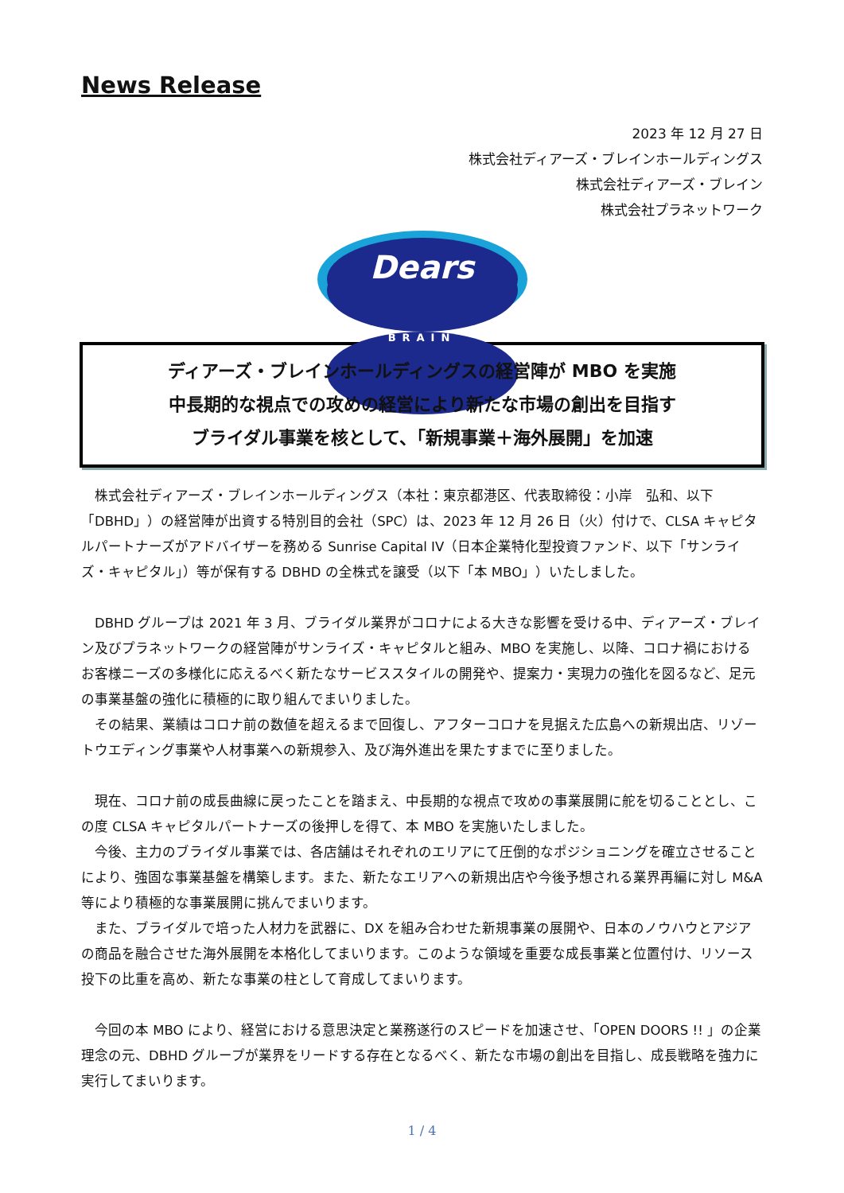News Release
2023 年 12 月 27 日
株式会社ディアーズ・ブレインホールディングス
株式会社ディアーズ・ブレイン
株式会社プラネットワーク
Dears
BRAIN
ディアーズ・ブレインホールディングスの経営陣が MBO を実施
中長期的な視点での攻めの経営により新たな市場の創出を目指す
ブライダル事業を核として、「新規事業＋海外展開」を加速
　株式会社ディアーズ・ブレインホールディングス（本社：東京都港区、代表取締役：小岸　弘和、以下「DBHD」）の経営陣が出資する特別目的会社（SPC）は、2023 年 12 月 26 日（火）付けで、CLSA キャピタルパートナーズがアドバイザーを務める Sunrise Capital IV（日本企業特化型投資ファンド、以下「サンライズ・キャピタル」）等が保有する DBHD の全株式を譲受（以下「本 MBO」）いたしました。
　DBHD グループは 2021 年 3 月、ブライダル業界がコロナによる大きな影響を受ける中、ディアーズ・ブレイン及びプラネットワークの経営陣がサンライズ・キャピタルと組み、MBO を実施し、以降、コロナ禍におけるお客様ニーズの多様化に応えるべく新たなサービススタイルの開発や、提案力・実現力の強化を図るなど、足元の事業基盤の強化に積極的に取り組んでまいりました。
　その結果、業績はコロナ前の数値を超えるまで回復し、アフターコロナを見据えた広島への新規出店、リゾートウエディング事業や人材事業への新規参入、及び海外進出を果たすまでに至りました。
　現在、コロナ前の成長曲線に戻ったことを踏まえ、中長期的な視点で攻めの事業展開に舵を切ることとし、この度 CLSA キャピタルパートナーズの後押しを得て、本 MBO を実施いたしました。
　今後、主力のブライダル事業では、各店舗はそれぞれのエリアにて圧倒的なポジショニングを確立させることにより、強固な事業基盤を構築します。また、新たなエリアへの新規出店や今後予想される業界再編に対し M&A 等により積極的な事業展開に挑んでまいります。
　また、ブライダルで培った人材力を武器に、DX を組み合わせた新規事業の展開や、日本のノウハウとアジアの商品を融合させた海外展開を本格化してまいります。このような領域を重要な成長事業と位置付け、リソース投下の比重を高め、新たな事業の柱として育成してまいります。
　今回の本 MBO により、経営における意思決定と業務遂行のスピードを加速させ、「OPEN DOORS !! 」の企業理念の元、DBHD グループが業界をリードする存在となるべく、新たな市場の創出を目指し、成長戦略を強力に実行してまいります。
1 / 4